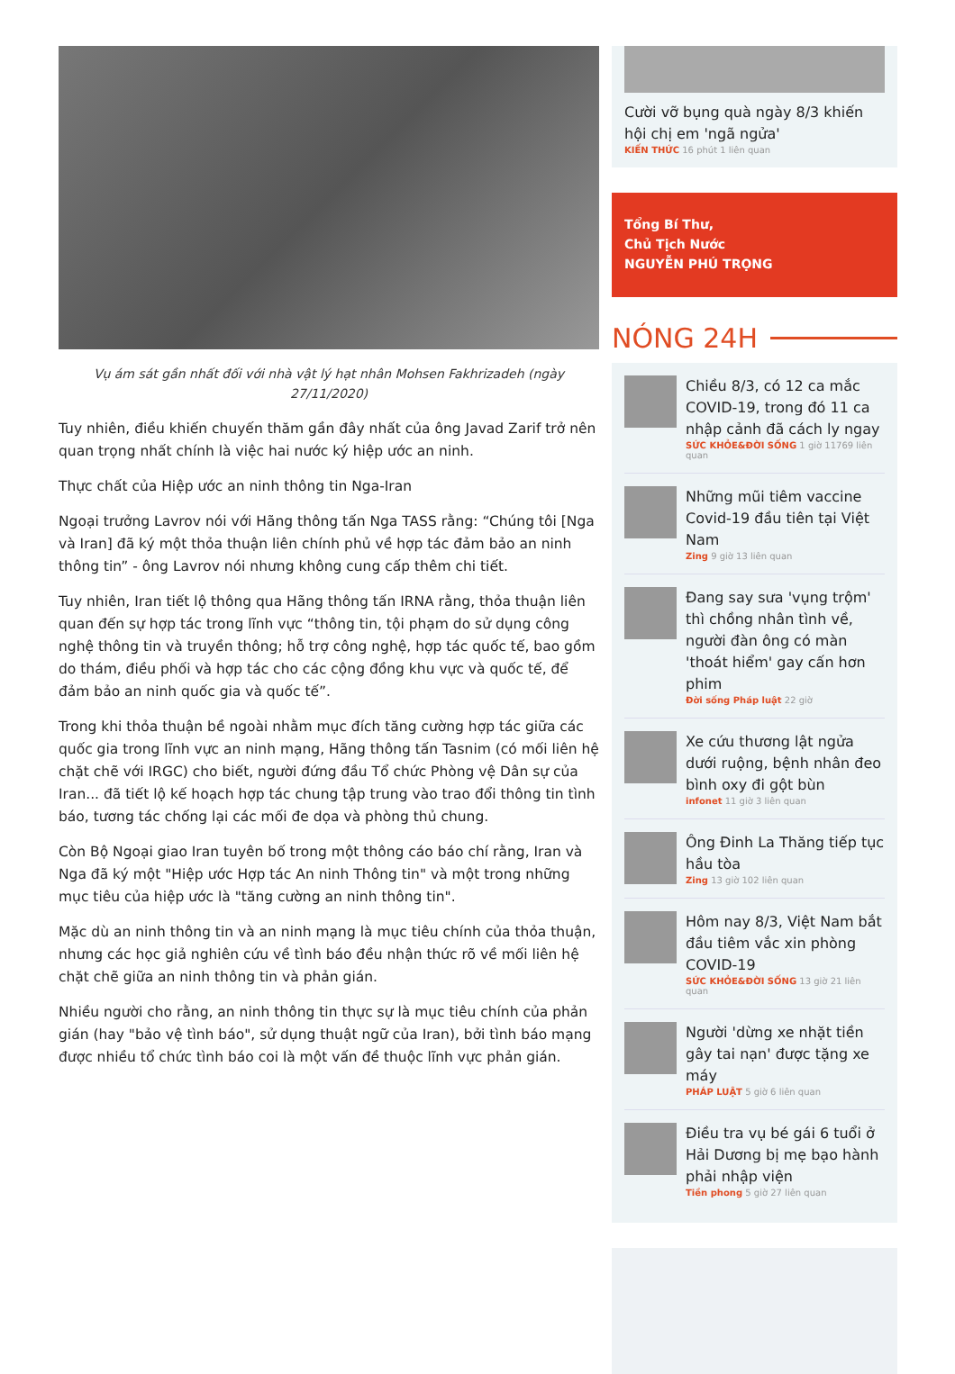Vụ ám sát gần nhất đối với nhà vật lý hạt nhân Mohsen Fakhrizadeh (ngày 27/11/2020)
Tuy nhiên, điều khiến chuyến thăm gần đây nhất của ông Javad Zarif trở nên quan trọng nhất chính là việc hai nước ký hiệp ước an ninh.
Thực chất của Hiệp ước an ninh thông tin Nga-Iran
Ngoại trưởng Lavrov nói với Hãng thông tấn Nga TASS rằng: “Chúng tôi [Nga và Iran] đã ký một thỏa thuận liên chính phủ về hợp tác đảm bảo an ninh thông tin” - ông Lavrov nói nhưng không cung cấp thêm chi tiết.
Tuy nhiên, Iran tiết lộ thông qua Hãng thông tấn IRNA rằng, thỏa thuận liên quan đến sự hợp tác trong lĩnh vực “thông tin, tội phạm do sử dụng công nghệ thông tin và truyền thông; hỗ trợ công nghệ, hợp tác quốc tế, bao gồm do thám, điều phối và hợp tác cho các cộng đồng khu vực và quốc tế, để đảm bảo an ninh quốc gia và quốc tế”.
Trong khi thỏa thuận bề ngoài nhằm mục đích tăng cường hợp tác giữa các quốc gia trong lĩnh vực an ninh mạng, Hãng thông tấn Tasnim (có mối liên hệ chặt chẽ với IRGC) cho biết, người đứng đầu Tổ chức Phòng vệ Dân sự của Iran... đã tiết lộ kế hoạch hợp tác chung tập trung vào trao đổi thông tin tình báo, tương tác chống lại các mối đe dọa và phòng thủ chung.
Còn Bộ Ngoại giao Iran tuyên bố trong một thông cáo báo chí rằng, Iran và Nga đã ký một "Hiệp ước Hợp tác An ninh Thông tin" và một trong những mục tiêu của hiệp ước là "tăng cường an ninh thông tin".
Mặc dù an ninh thông tin và an ninh mạng là mục tiêu chính của thỏa thuận, nhưng các học giả nghiên cứu về tình báo đều nhận thức rõ về mối liên hệ chặt chẽ giữa an ninh thông tin và phản gián.
Nhiều người cho rằng, an ninh thông tin thực sự là mục tiêu chính của phản gián (hay "bảo vệ tình báo", sử dụng thuật ngữ của Iran), bởi tình báo mạng được nhiều tổ chức tình báo coi là một vấn đề thuộc lĩnh vực phản gián.
Cười vỡ bụng quà ngày 8/3 khiến hội chị em 'ngã ngửa'
KIẾN THỨC 16 phút 1 liên quan
Tổng Bí Thư,
Chủ Tịch Nước
NGUYỄN PHÚ TRỌNG
NÓNG 24H
Chiều 8/3, có 12 ca mắc COVID-19, trong đó 11 ca nhập cảnh đã cách ly ngay
SỨC KHỎE&ĐỜI SỐNG 1 giờ 11769 liên quan
Những mũi tiêm vaccine Covid-19 đầu tiên tại Việt Nam
Zing 9 giờ 13 liên quan
Đang say sưa 'vụng trộm' thì chồng nhân tình về, người đàn ông có màn 'thoát hiểm' gay cấn hơn phim
Đời sống Pháp luật 22 giờ
Xe cứu thương lật ngửa dưới ruộng, bệnh nhân đeo bình oxy đi gột bùn
infonet 11 giờ 3 liên quan
Ông Đinh La Thăng tiếp tục hầu tòa
Zing 13 giờ 102 liên quan
Hôm nay 8/3, Việt Nam bắt đầu tiêm vắc xin phòng COVID-19
SỨC KHỎE&ĐỜI SỐNG 13 giờ 21 liên quan
Người 'dừng xe nhặt tiền gây tai nạn' được tặng xe máy
PHÁP LUẬT 5 giờ 6 liên quan
Điều tra vụ bé gái 6 tuổi ở Hải Dương bị mẹ bạo hành phải nhập viện
Tiền phong 5 giờ 27 liên quan